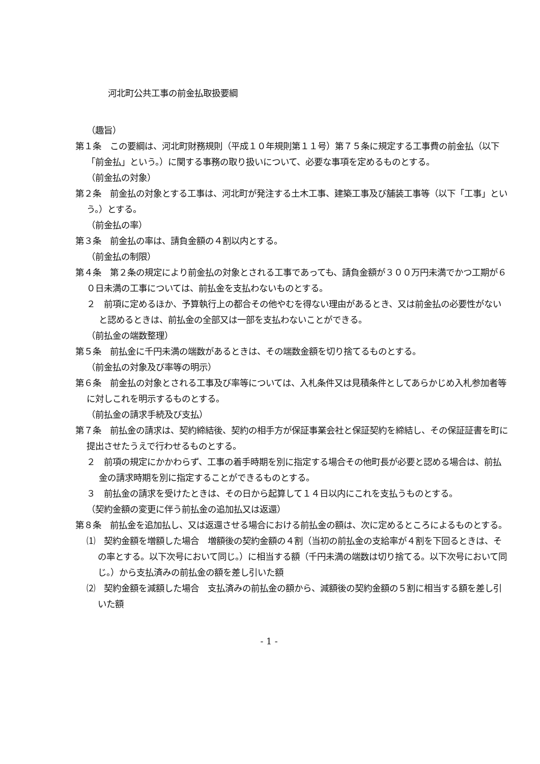河北町公共工事の前金払取扱要綱
（趣旨）
第１条　この要綱は、河北町財務規則（平成１０年規則第１１号）第７５条に規定する工事費の前金払（以下「前金払」という。）に関する事務の取り扱いについて、必要な事項を定めるものとする。
（前金払の対象）
第２条　前金払の対象とする工事は、河北町が発注する土木工事、建築工事及び舗装工事等（以下「工事」という。）とする。
（前金払の率）
第３条　前金払の率は、請負金額の４割以内とする。
（前金払の制限）
第４条　第２条の規定により前金払の対象とされる工事であっても、請負金額が３００万円未満でかつ工期が６０日未満の工事については、前払金を支払わないものとする。
２　前項に定めるほか、予算執行上の都合その他やむを得ない理由があるとき、又は前金払の必要性がないと認めるときは、前払金の全部又は一部を支払わないことができる。
（前払金の端数整理）
第５条　前払金に千円未満の端数があるときは、その端数金額を切り捨てるものとする。
（前金払の対象及び率等の明示）
第６条　前金払の対象とされる工事及び率等については、入札条件又は見積条件としてあらかじめ入札参加者等に対しこれを明示するものとする。
（前払金の請求手続及び支払）
第７条　前払金の請求は、契約締結後、契約の相手方が保証事業会社と保証契約を締結し、その保証証書を町に提出させたうえで行わせるものとする。
２　前項の規定にかかわらず、工事の着手時期を別に指定する場合その他町長が必要と認める場合は、前払金の請求時期を別に指定することができるものとする。
３　前払金の請求を受けたときは、その日から起算して１４日以内にこれを支払うものとする。
（契約金額の変更に伴う前払金の追加払又は返還）
第８条　前払金を追加払し、又は返還させる場合における前払金の額は、次に定めるところによるものとする。
⑴　契約金額を増額した場合　増額後の契約金額の４割（当初の前払金の支給率が４割を下回るときは、その率とする。以下次号において同じ。）に相当する額（千円未満の端数は切り捨てる。以下次号において同じ。）から支払済みの前払金の額を差し引いた額
⑵　契約金額を減額した場合　支払済みの前払金の額から、減額後の契約金額の５割に相当する額を差し引いた額
- 1 -